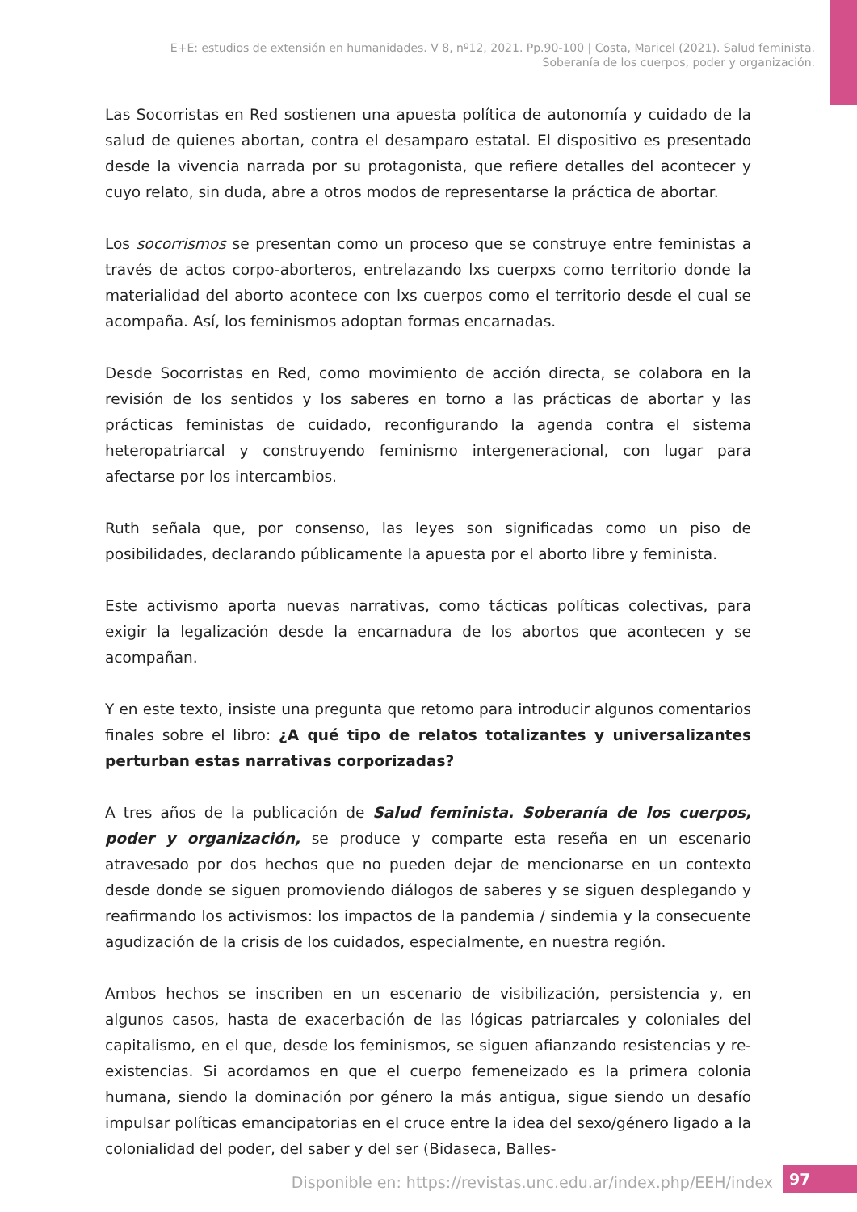E+E: estudios de extensión en humanidades. V 8, nº12, 2021. Pp.90-100 | Costa, Maricel (2021). Salud feminista.
Soberanía de los cuerpos, poder y organización.
Las Socorristas en Red sostienen una apuesta política de autonomía y cuidado de la salud de quienes abortan, contra el desamparo estatal. El dispositivo es presentado desde la vivencia narrada por su protagonista, que refiere detalles del acontecer y cuyo relato, sin duda, abre a otros modos de representarse la práctica de abortar.
Los socorrismos se presentan como un proceso que se construye entre feministas a través de actos corpo-aborteros, entrelazando lxs cuerpxs como territorio donde la materialidad del aborto acontece con lxs cuerpos como el territorio desde el cual se acompaña. Así, los feminismos adoptan formas encarnadas.
Desde Socorristas en Red, como movimiento de acción directa, se colabora en la revisión de los sentidos y los saberes en torno a las prácticas de abortar y las prácticas feministas de cuidado, reconfigurando la agenda contra el sistema heteropatriarcal y construyendo feminismo intergeneracional, con lugar para afectarse por los intercambios.
Ruth señala que, por consenso, las leyes son significadas como un piso de posibilidades, declarando públicamente la apuesta por el aborto libre y feminista.
Este activismo aporta nuevas narrativas, como tácticas políticas colectivas, para exigir la legalización desde la encarnadura de los abortos que acontecen y se acompañan.
Y en este texto, insiste una pregunta que retomo para introducir algunos comentarios finales sobre el libro: ¿A qué tipo de relatos totalizantes y universalizantes perturban estas narrativas corporizadas?
A tres años de la publicación de Salud feminista. Soberanía de los cuerpos, poder y organización, se produce y comparte esta reseña en un escenario atravesado por dos hechos que no pueden dejar de mencionarse en un contexto desde donde se siguen promoviendo diálogos de saberes y se siguen desplegando y reafirmando los activismos: los impactos de la pandemia / sindemia y la consecuente agudización de la crisis de los cuidados, especialmente, en nuestra región.
Ambos hechos se inscriben en un escenario de visibilización, persistencia y, en algunos casos, hasta de exacerbación de las lógicas patriarcales y coloniales del capitalismo, en el que, desde los feminismos, se siguen afianzando resistencias y re-existencias. Si acordamos en que el cuerpo femeneizado es la primera colonia humana, siendo la dominación por género la más antigua, sigue siendo un desafío impulsar políticas emancipatorias en el cruce entre la idea del sexo/género ligado a la colonialidad del poder, del saber y del ser (Bidaseca, Balles-
Disponible en: https://revistas.unc.edu.ar/index.php/EEH/index
97